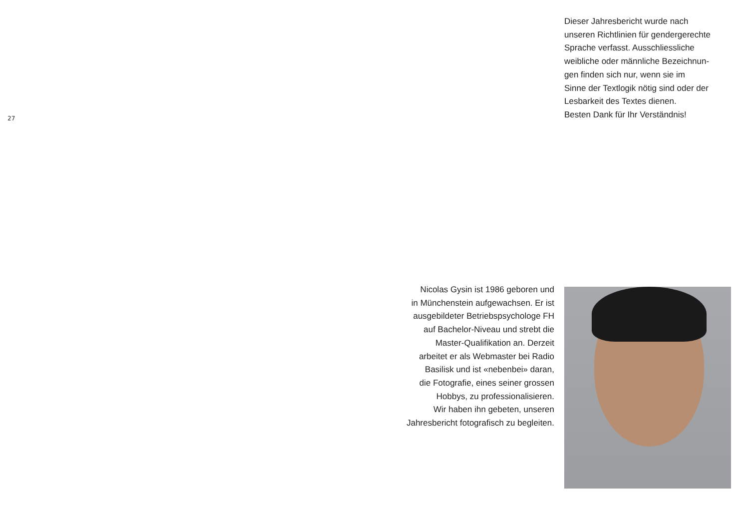27
Dieser Jahresbericht wurde nach
unseren Richtlinien für gendergerechte
Sprache verfasst. Ausschliessliche
weibliche oder männliche Bezeichnun-
gen finden sich nur, wenn sie im
Sinne der Textlogik nötig sind oder der
Lesbarkeit des Textes dienen.
Besten Dank für Ihr Verständnis!
Nicolas Gysin ist 1986 geboren und
in Münchenstein aufgewachsen. Er ist
ausgebildeter Betriebspsychologe FH
auf Bachelor-Niveau und strebt die
Master-Qualifikation an. Derzeit
arbeitet er als Webmaster bei Radio
Basilisk und ist «nebenbei» daran,
die Fotografie, eines seiner grossen
Hobbys, zu professionalisieren.
Wir haben ihn gebeten, unseren
Jahresbericht fotografisch zu begleiten.